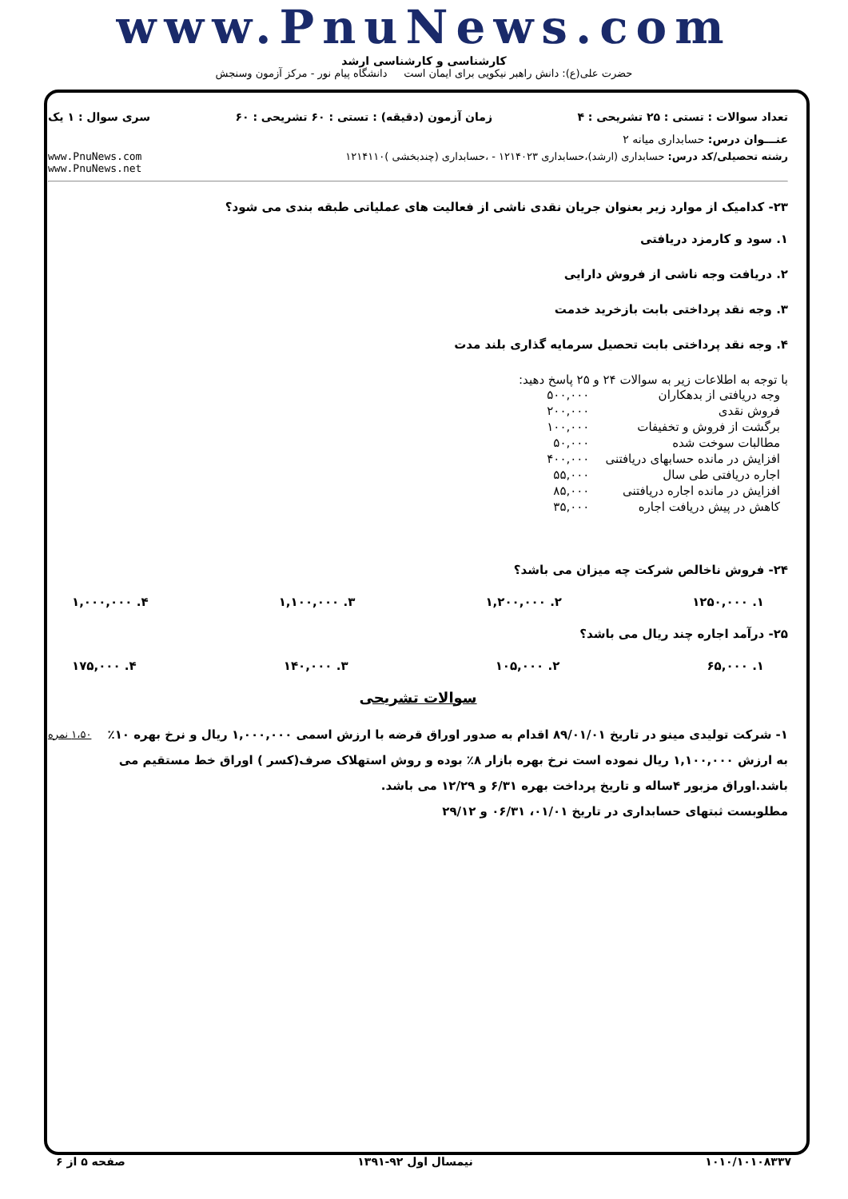www.PnuNews.com
کارشناسی و کارشناسی ارشد
حضرت علی(ع): دانش راهبر نیکویی برای ایمان است دانشگاه پیام نور - مرکز آزمون وسنجش
تعداد سوالات : تستی : ۲۵ تشریحی : ۴ زمان آزمون (دقیقه) : تستی : ۶۰ تشریحی : ۶۰ سری سوال : ۱ یک
عنـــوان درس: حسابداری میانه ۲
رشته تحصیلی/کد درس: حسابداری (ارشد)،حسابداری ۱۲۱۴۰۲۳ - ،حسابداری (چندبخشی )۱۲۱۴۱۱۰ www.PnuNews.com
www.PnuNews.net
۲۳- کدامیک از موارد زیر بعنوان جریان نقدی ناشی از فعالیت های عملیاتی طبقه بندی می شود؟
۱. سود و کارمزد دریافتی
۲. دریافت وجه ناشی از فروش دارایی
۳. وجه نقد پرداختی بابت بازخرید خدمت
۴. وجه نقد پرداختی بابت تحصیل سرمایه گذاری بلند مدت
با توجه به اطلاعات زیر به سوالات ۲۴ و ۲۵ پاسخ دهید:
| وجه دریافتی از بدهکاران | ۵۰۰,۰۰۰ |
| فروش نقدی | ۲۰۰,۰۰۰ |
| برگشت از فروش و تخفیفات | ۱۰۰,۰۰۰ |
| مطالبات سوخت شده | ۵۰,۰۰۰ |
| افزایش در مانده حسابهای دریافتنی | ۴۰۰,۰۰۰ |
| اجاره دریافتی طی سال | ۵۵,۰۰۰ |
| افزایش در مانده اجاره دریافتنی | ۸۵,۰۰۰ |
| کاهش در پیش دریافت اجاره | ۳۵,۰۰۰ |
۲۴- فروش ناخالص شرکت چه میزان می باشد؟
۱. ۱۲۵۰,۰۰۰ ۲. ۱,۲۰۰,۰۰۰ ۳. ۱,۱۰۰,۰۰۰ ۴. ۱,۰۰۰,۰۰۰
۲۵- درآمد اجاره چند ریال می باشد؟
۱. ۶۵,۰۰۰ ۲. ۱۰۵,۰۰۰ ۳. ۱۴۰,۰۰۰ ۴. ۱۷۵,۰۰۰
سوالات تشریحی
۱- شرکت تولیدی مینو در تاریخ ۸۹/۰۱/۰۱ اقدام به صدور اوراق قرضه با ارزش اسمی ۱,۰۰۰,۰۰۰ ریال و نرخ بهره ۱۰٪ به ارزش ۱,۱۰۰,۰۰۰ ریال نموده است نرخ بهره بازار ۸٪ بوده و روش استهلاک صرف(کسر ) اوراق خط مستقیم می باشد.اوراق مزبور ۴ساله و تاریخ پرداخت بهره ۶/۳۱ و ۱۲/۲۹ می باشد.
مطلوبست ثبتهای حسابداری در تاریخ ۰۱/۰۱، ۰۶/۳۱ و ۲۹/۱۲
۱،۵۰ نمره
۱۰۱۰/۱۰۱۰۸۳۳۷ نیمسال اول ۹۲-۱۳۹۱ صفحه ۵ از ۶